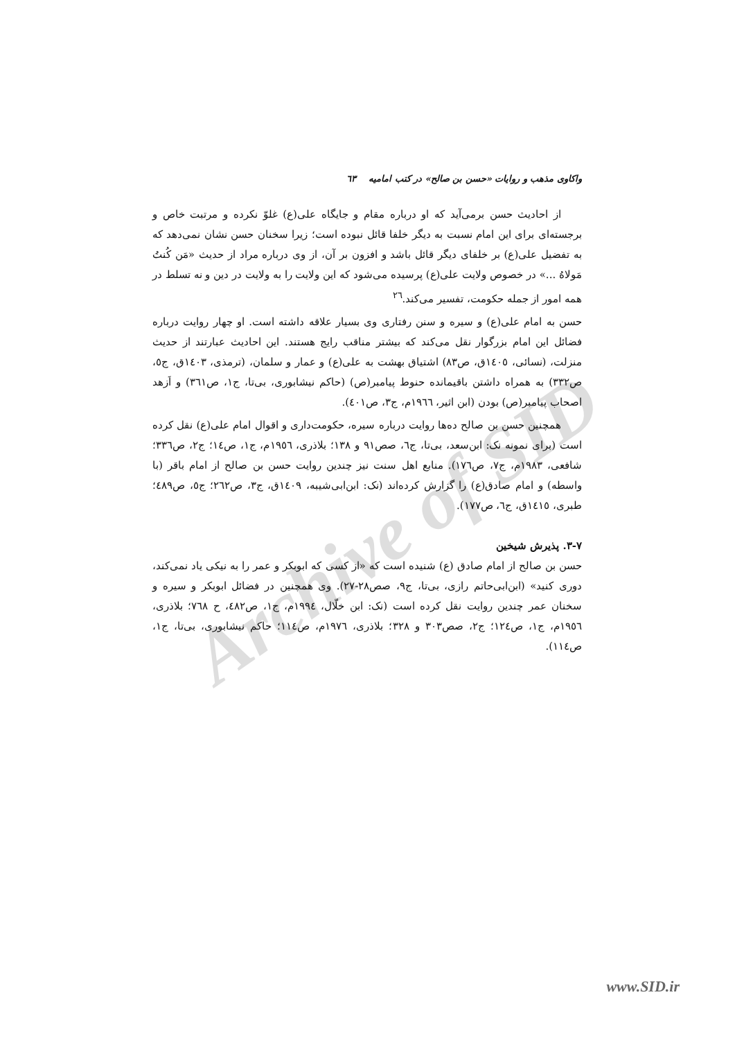Archive of SID
واکاوی مذهب و روایات «حسن بن صالح» در کتب امامیه ٦٣
از احادیث حسن برمی‌آید که او درباره مقام و جایگاه علی(ع) غلوّ نکرده و مرتبت خاص و برجسته‌ای برای این امام نسبت به دیگر خلفا قائل نبوده است؛ زیرا سخنان حسن نشان نمی‌دهد که به تفضیل علی(ع) بر خلفای دیگر قائل باشد و افزون بر آن، از وی درباره مراد از حدیث «مَن کُنتُ مَولاهُ ...» در خصوص ولایت علی(ع) پرسیده می‌شود که این ولایت را به ولایت در دین و نه تسلط در همه امور از جمله حکومت، تفسیر می‌کند.<sup>٢٦</sup>
حسن به امام علی(ع) و سیره و سنن رفتاری وی بسیار علاقه داشته است. او چهار روایت درباره فضائل این امام بزرگوار نقل می‌کند که بیشتر مناقب رایج هستند. این احادیث عبارتند از حدیث منزلت، (نسائی، ١٤٠٥ق، ص٨٣) اشتیاق بهشت به علی(ع) و عمار و سلمان، (ترمذی، ١٤٠٣ق، ج٥، ص٣٣٢) به همراه داشتن باقیمانده حنوط پیامبر(ص) (حاکم نیشابوری، بی‌تا، ج١، ص٣٦١) و اَزهد اصحاب پیامبر(ص) بودن (ابن اثیر، ١٩٦٦م، ج٣، ص٤٠١).
همچنین حسن بن صالح ده‌ها روایت درباره سیره، حکومت‌داری و اقوال امام علی(ع) نقل کرده است (برای نمونه نک: ابن‌سعد، بی‌تا، ج٦، صص٩١ و ١٣٨؛ بلاذری، ١٩٥٦م، ج١، ص١٤؛ ج٢، ص٣٣٦؛ شافعی، ١٩٨٣م، ج٧، ص١٧٦). منابع اهل سنت نیز چندین روایت حسن بن صالح از امام باقر (با واسطه) و امام صادق(ع) را گزارش کرده‌اند (نک: ابن‌ابی‌شیبه، ١٤٠٩ق، ج٣، ص٢٦٢؛ ج٥، ص٤٨٩؛ طبری، ١٤١٥ق، ج٦، ص١٧٧).
٧-٣. پذیرش شیخین
حسن بن صالح از امام صادق (ع) شنیده است که «از کسی که ابوبکر و عمر را به نیکی یاد نمی‌کند، دوری کنید» (ابن‌ابی‌حاتم رازی، بی‌تا، ج٩، صص٢٨-٢٧). وی همچنین در فضائل ابوبکر و سیره و سخنان عمر چندین روایت نقل کرده است (نک: ابن خلّال، ١٩٩٤م، ج١، ص٤٨٢، ح ٧٦٨؛ بلاذری، ١٩٥٦م، ج١، ص١٢٤؛ ج٢، صص٣٠٣ و ٣٢٨؛ بلاذری، ١٩٧٦م، ص١١٤؛ حاکم نیشابوری، بی‌تا، ج١، ص١١٤).
www.SID.ir